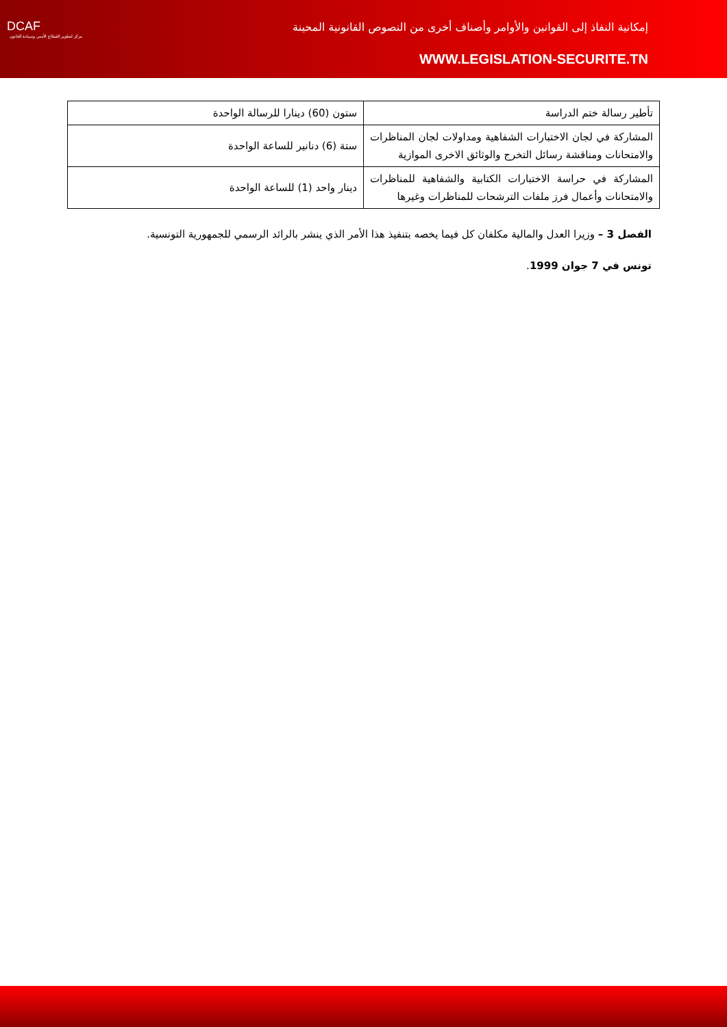DCAF
مركز لتطوير القطاع الأمني وسيادة القانون
إمكانية النفاذ إلى القوانين والأوامر وأصناف أخرى من النصوص القانونية المحينة
WWW.LEGISLATION-SECURITE.TN
| تأطير رسالة ختم الدراسة | ستون (60) دينارا للرسالة الواحدة |
| المشاركة في لجان الاختبارات الشفاهية ومداولات لجان المناظرات والامتحانات ومناقشة رسائل التخرج والوثائق الاخرى الموازية | ستة (6) دنانير للساعة الواحدة |
| المشاركة في حراسة الاختبارات الكتابية والشفاهية للمناظرات والامتحانات وأعمال فرز ملفات الترشحات للمناظرات وغيرها | دينار واحد (1) للساعة الواحدة |
الفصل 3 – وزيرا العدل والمالية مكلفان كل فيما يخصه بتنفيذ هذا الأمر الذي ينشر بالرائد الرسمي للجمهورية التونسية.
تونس في 7 جوان 1999.